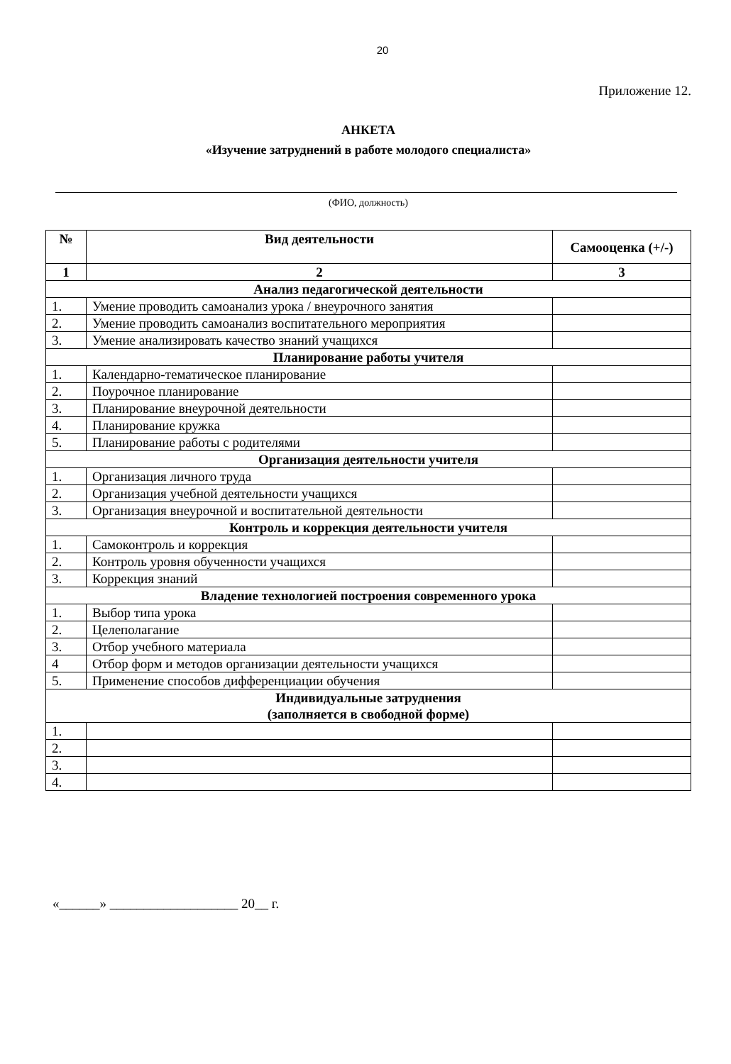20
Приложение 12.
АНКЕТА
«Изучение затруднений в работе молодого специалиста»
(ФИО, должность)
| № | Вид деятельности | Самооценка (+/-) |
| --- | --- | --- |
| 1 | 2 | 3 |
| Анализ педагогической деятельности | | |
| 1. | Умение проводить самоанализ урока / внеурочного занятия | |
| 2. | Умение проводить самоанализ воспитательного мероприятия | |
| 3. | Умение анализировать качество знаний учащихся | |
| Планирование работы учителя | | |
| 1. | Календарно-тематическое планирование | |
| 2. | Поурочное планирование | |
| 3. | Планирование внеурочной деятельности | |
| 4. | Планирование кружка | |
| 5. | Планирование работы с родителями | |
| Организация деятельности учителя | | |
| 1. | Организация личного труда | |
| 2. | Организация учебной деятельности учащихся | |
| 3. | Организация внеурочной и воспитательной деятельности | |
| Контроль и коррекция деятельности учителя | | |
| 1. | Самоконтроль и коррекция | |
| 2. | Контроль уровня обученности учащихся | |
| 3. | Коррекция знаний | |
| Владение технологией построения современного урока | | |
| 1. | Выбор типа урока | |
| 2. | Целеполагание | |
| 3. | Отбор учебного материала | |
| 4 | Отбор форм и методов организации деятельности учащихся | |
| 5. | Применение способов дифференциации обучения | |
| Индивидуальные затруднения (заполняется в свободной форме) | | |
| 1. | | |
| 2. | | |
| 3. | | |
| 4. | | |
«______» ___________________ 20__ г.